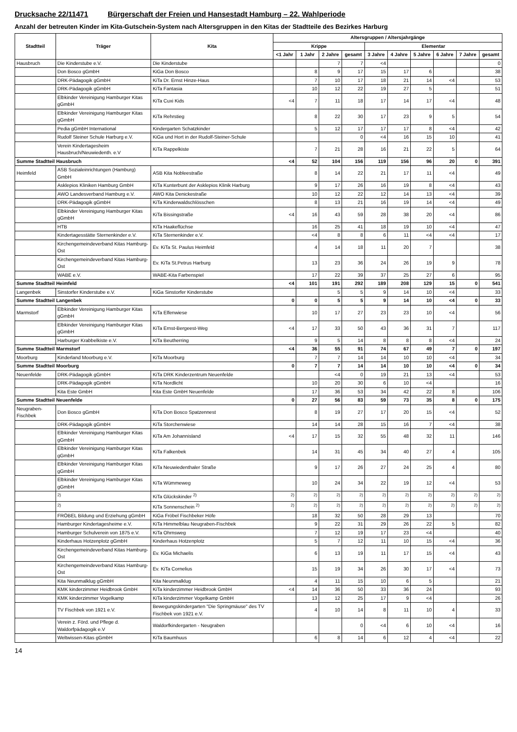Drucksache 22/11471 Bürgerschaft der Freien und Hansestadt Hamburg – 22. Wahlperiode
Anzahl der betreuten Kinder im Kita-Gutschein-System nach Altersgruppen in den Kitas der Stadtteile des Bezirkes Harburg
| Stadtteil | Träger | Kita | Altersgruppen / Altersjahrgänge | | | | | | | | | |
| --- | --- | --- | --- | --- | --- | --- | --- | --- | --- | --- | --- | --- |
| | | | Krippe | | | | Elementar | | | | | |
| | | | <1 Jahr | 1 Jahr | 2 Jahre | gesamt | 3 Jahre | 4 Jahre | 5 Jahre | 6 Jahre | 7 Jahre | gesamt |
| Hausbruch | Die Kinderstube e.V. | Die Kinderstube | | | 7 | 7 | <4 | | | | | 0 |
| | Don Bosco gGmbH | KiGa Don Bosco | | 8 | 9 | 17 | 15 | 17 | 6 | | | 38 |
| | DRK-Pädagogik gGmbH | KiTa Dr. Ernst Hinze-Haus | | 7 | 10 | 17 | 18 | 21 | 14 | <4 | | 53 |
| | DRK-Pädagogik gGmbH | KiTa Fantasia | | 10 | 12 | 22 | 19 | 27 | 5 | | | 51 |
| | Elbkinder Vereinigung Hamburger Kitas gGmbH | KiTa Cuxi Kids | <4 | 7 | 11 | 18 | 17 | 14 | 17 | <4 | | 48 |
| | Elbkinder Vereinigung Hamburger Kitas gGmbH | KiTa Rehrstieg | | 8 | 22 | 30 | 17 | 23 | 9 | 5 | | 54 |
| | Pedia gGmbH International | Kindergarten Schatzkinder | | 5 | 12 | 17 | 17 | 17 | 8 | <4 | | 42 |
| | Rudolf Steiner Schule Harburg e.V. | KiGa und Hort in der Rudolf-Steiner-Schule | | | | 0 | <4 | 16 | 15 | 10 | | 41 |
| | Verein Kindertagesheim Hausbruch/Neuwiedenth. e.V | KiTa Rappelkiste | | 7 | 21 | 28 | 16 | 21 | 22 | 5 | | 64 |
| Summe Stadtteil Hausbruch | | | <4 | 52 | 104 | 156 | 119 | 156 | 96 | 20 | 0 | 391 |
| Heimfeld | ASB Sozialeinrichtungen (Hamburg) GmbH | ASB Kita Nobleestraße | | 8 | 14 | 22 | 21 | 17 | 11 | <4 | | 49 |
| | Asklepios Kliniken Hamburg GmbH | KiTa Kunterbunt der Asklepios Klinik Harburg | | 9 | 17 | 26 | 16 | 19 | 8 | <4 | | 43 |
| | AWO Landesverband Hamburg e.V. | AWO Kita Denickestraße | | 10 | 12 | 22 | 12 | 14 | 13 | <4 | | 39 |
| | DRK-Pädagogik gGmbH | KiTa Kinderwaldschlösschen | | 8 | 13 | 21 | 16 | 19 | 14 | <4 | | 49 |
| | Elbkinder Vereinigung Hamburger Kitas gGmbH | KiTa Bissingstraße | <4 | 16 | 43 | 59 | 28 | 38 | 20 | <4 | | 86 |
| | HTB | KiTa Haakeflüchse | | 16 | 25 | 41 | 18 | 19 | 10 | <4 | | 47 |
| | Kindertagesstätte Sternenkinder e.V. | KiTa Sternenkinder e.V. | | <4 | 8 | 8 | 6 | 11 | <4 | <4 | | 17 |
| | Kirchengemeindeverband Kitas Hamburg-Ost | Ev. KiTa St. Paulus Heimfeld | | 4 | 14 | 18 | 11 | 20 | 7 | | | 38 |
| | Kirchengemeindeverband Kitas Hamburg-Ost | Ev. KiTa St.Petrus Harburg | | 13 | 23 | 36 | 24 | 26 | 19 | 9 | | 78 |
| | WABE e.V. | WABE-Kita Farbenspiel | | 17 | 22 | 39 | 37 | 25 | 27 | 6 | | 95 |
| Summe Stadtteil Heimfeld | | | <4 | 101 | 191 | 292 | 189 | 208 | 129 | 15 | 0 | 541 |
| Langenbek | Sinstorfer Kinderstube e.V. | KiGa Sinstorfer Kinderstube | | | 5 | 5 | 9 | 14 | 10 | <4 | | 33 |
| Summe Stadtteil Langenbek | | | 0 | 0 | 5 | 5 | 9 | 14 | 10 | <4 | 0 | 33 |
| Marmstorf | Elbkinder Vereinigung Hamburger Kitas gGmbH | KiTa Elfenwiese | | 10 | 17 | 27 | 23 | 23 | 10 | <4 | | 56 |
| | Elbkinder Vereinigung Hamburger Kitas gGmbH | KiTa Ernst-Bergeest-Weg | <4 | 17 | 33 | 50 | 43 | 36 | 31 | 7 | | 117 |
| | Harburger Krabbelkiste e.V. | KiTa Beutherring | | 9 | 5 | 14 | 8 | 8 | 8 | <4 | | 24 |
| Summe Stadtteil Marmstorf | | | <4 | 36 | 55 | 91 | 74 | 67 | 49 | 7 | 0 | 197 |
| Moorburg | Kinderland Moorburg e.V. | KiTa Moorburg | | 7 | 7 | 14 | 14 | 10 | 10 | <4 | | 34 |
| Summe Stadtteil Moorburg | | | 0 | 7 | 7 | 14 | 14 | 10 | 10 | <4 | 0 | 34 |
| Neuenfelde | DRK-Pädagogik gGmbH | KiTa DRK Kinderzentrum Neuenfelde | | | <4 | 0 | 19 | 21 | 13 | <4 | | 53 |
| | DRK-Pädagogik gGmbH | KiTa Nordlicht | | 10 | 20 | 30 | 6 | 10 | <4 | | | 16 |
| | Kita Este GmbH | Kita Este GmbH Neuenfelde | | 17 | 36 | 53 | 34 | 42 | 22 | 8 | | 106 |
| Summe Stadtteil Neuenfelde | | | 0 | 27 | 56 | 83 | 59 | 73 | 35 | 8 | 0 | 175 |
| Neugraben-Fischbek | Don Bosco gGmbH | KiTa Don Bosco Spatzennest | | 8 | 19 | 27 | 17 | 20 | 15 | <4 | | 52 |
| | DRK-Pädagogik gGmbH | KiTa Storchenwiese | | 14 | 14 | 28 | 15 | 16 | 7 | <4 | | 38 |
| | Elbkinder Vereinigung Hamburger Kitas gGmbH | KiTa Am Johannisland | <4 | 17 | 15 | 32 | 55 | 48 | 32 | 11 | | 146 |
| | Elbkinder Vereinigung Hamburger Kitas gGmbH | KiTa Falkenbek | | 14 | 31 | 45 | 34 | 40 | 27 | 4 | | 105 |
| | Elbkinder Vereinigung Hamburger Kitas gGmbH | KiTa Neuwiedenthaler Straße | | 9 | 17 | 26 | 27 | 24 | 25 | 4 | | 80 |
| | Elbkinder Vereinigung Hamburger Kitas gGmbH | KiTa Wümmeweg | | 10 | 24 | 34 | 22 | 19 | 12 | <4 | | 53 |
| | <sup>2)</sup> | KiTa Glückskinder <sup>2)</sup> | <sup>2)</sup> | <sup>2)</sup> | <sup>2)</sup> | <sup>2)</sup> | <sup>2)</sup> | <sup>2)</sup> | <sup>2)</sup> | <sup>2)</sup> | <sup>2)</sup> | <sup>2)</sup> |
| | <sup>2)</sup> | KiTa Sonnenschein <sup>2)</sup> | <sup>2)</sup> | <sup>2)</sup> | <sup>2)</sup> | <sup>2)</sup> | <sup>2)</sup> | <sup>2)</sup> | <sup>2)</sup> | <sup>2)</sup> | <sup>2)</sup> | <sup>2)</sup> |
| | FRÖBEL Bildung und Erziehung gGmbH | KiGa Fröbel Fischbeker Höfe | | 18 | 32 | 50 | 28 | 29 | 13 | | | 70 |
| | Hamburger Kindertagesheime e.V. | KiTa Himmelblau Neugraben-Fischbek | | 9 | 22 | 31 | 29 | 26 | 22 | 5 | | 82 |
| | Hamburger Schulverein von 1875 e.V. | KiTa Ohrnsweg | | 7 | 12 | 19 | 17 | 23 | <4 | | | 40 |
| | Kinderhaus Hotzenplotz gGmbH | Kinderhaus Hotzenplotz | | 5 | 7 | 12 | 11 | 10 | 15 | <4 | | 36 |
| | Kirchengemeindeverband Kitas Hamburg-Ost | Ev. KiGa Michaelis | | 6 | 13 | 19 | 11 | 17 | 15 | <4 | | 43 |
| | Kirchengemeindeverband Kitas Hamburg-Ost | Ev. KiTa Cornelius | | 15 | 19 | 34 | 26 | 30 | 17 | <4 | | 73 |
| | Kita Neunmalklug gGmbH | Kita Neunmalklug | | 4 | 11 | 15 | 10 | 6 | 5 | | | 21 |
| | KMK kinderzimmer Heidbrook GmbH | KiTa kinderzimmer Heidbrook GmbH | <4 | 14 | 36 | 50 | 33 | 36 | 24 | | | 93 |
| | KMK kinderzimmer Vogelkamp | KiTa kinderzimmer Vogelkamp GmbH | | 13 | 12 | 25 | 17 | 9 | <4 | | | 26 |
| | TV Fischbek von 1921 e.V. | Bewegungskindergarten "Die Springmäuse" des TV Fischbek von 1921 e.V. | | 4 | 10 | 14 | 8 | 11 | 10 | 4 | | 33 |
| | Verein z. Förd. und Pflege d. Waldorfpädagogik e.V | Waldorfkindergarten - Neugraben | | | | 0 | <4 | 6 | 10 | <4 | | 16 |
| | Weltwissen-Kitas gGmbH | KiTa Baumhuus | | 6 | 8 | 14 | 6 | 12 | 4 | <4 | | 22 |
14